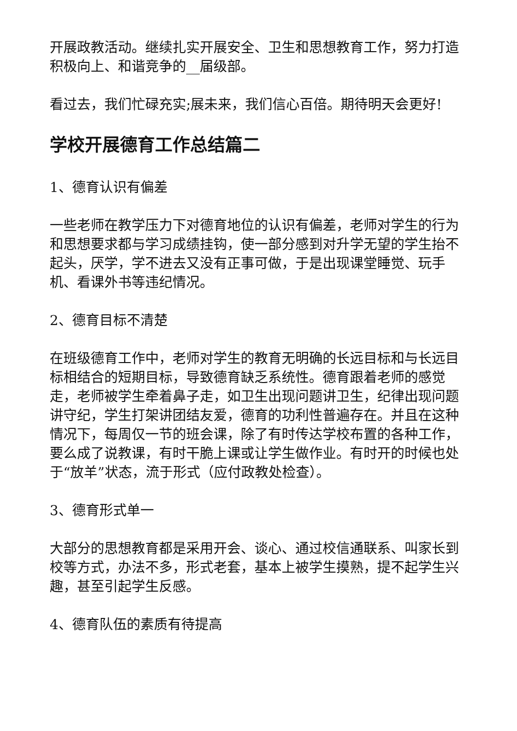开展政教活动。继续扎实开展安全、卫生和思想教育工作，努力打造积极向上、和谐竞争的__届级部。
看过去，我们忙碌充实;展未来，我们信心百倍。期待明天会更好!
学校开展德育工作总结篇二
1、德育认识有偏差
一些老师在教学压力下对德育地位的认识有偏差，老师对学生的行为和思想要求都与学习成绩挂钩，使一部分感到对升学无望的学生抬不起头，厌学，学不进去又没有正事可做，于是出现课堂睡觉、玩手机、看课外书等违纪情况。
2、德育目标不清楚
在班级德育工作中，老师对学生的教育无明确的长远目标和与长远目标相结合的短期目标，导致德育缺乏系统性。德育跟着老师的感觉走，老师被学生牵着鼻子走，如卫生出现问题讲卫生，纪律出现问题讲守纪，学生打架讲团结友爱，德育的功利性普遍存在。并且在这种情况下，每周仅一节的班会课，除了有时传达学校布置的各种工作，要么成了说教课，有时干脆上课或让学生做作业。有时开的时候也处于“放羊”状态，流于形式（应付政教处检查）。
3、德育形式单一
大部分的思想教育都是采用开会、谈心、通过校信通联系、叫家长到校等方式，办法不多，形式老套，基本上被学生摸熟，提不起学生兴趣，甚至引起学生反感。
4、德育队伍的素质有待提高